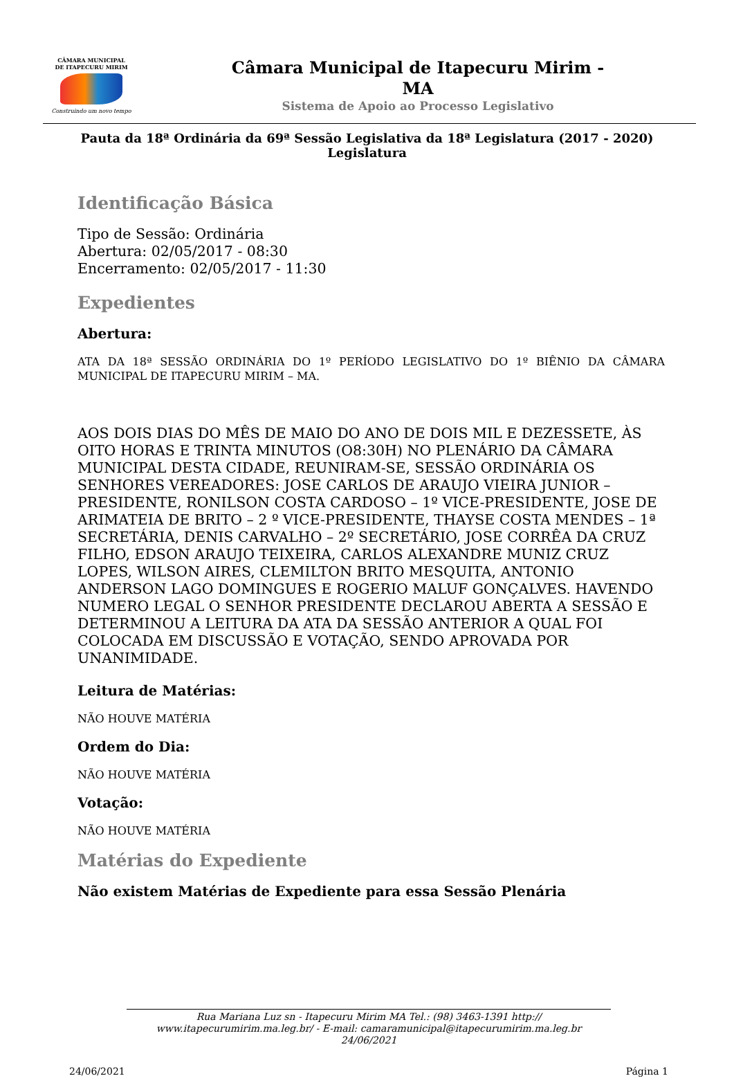CÂMARA MUNICIPAL
DE ITAPECURU MIRIM
Construindo um novo tempo
Câmara Municipal de Itapecuru Mirim -
MA
Sistema de Apoio ao Processo Legislativo
Pauta da 18ª Ordinária da 69ª Sessão Legislativa da 18ª Legislatura (2017 - 2020)
Legislatura
Identificação Básica
Tipo de Sessão: Ordinária
Abertura: 02/05/2017 - 08:30
Encerramento: 02/05/2017 - 11:30
Expedientes
Abertura:
ATA DA 18ª SESSÃO ORDINÁRIA DO 1º PERÍODO LEGISLATIVO DO 1º BIÊNIO DA CÂMARA MUNICIPAL DE ITAPECURU MIRIM – MA.
AOS DOIS DIAS DO MÊS DE MAIO DO ANO DE DOIS MIL E DEZESSETE, ÀS OITO HORAS E TRINTA MINUTOS (O8:30H) NO PLENÁRIO DA CÂMARA MUNICIPAL DESTA CIDADE, REUNIRAM-SE, SESSÃO ORDINÁRIA OS SENHORES VEREADORES: JOSE CARLOS DE ARAUJO VIEIRA JUNIOR – PRESIDENTE, RONILSON COSTA CARDOSO – 1º VICE-PRESIDENTE, JOSE DE ARIMATEIA DE BRITO – 2 º VICE-PRESIDENTE, THAYSE COSTA MENDES – 1ª SECRETÁRIA, DENIS CARVALHO – 2º SECRETÁRIO, JOSE CORRÊA DA CRUZ FILHO, EDSON ARAUJO TEIXEIRA, CARLOS ALEXANDRE MUNIZ CRUZ LOPES, WILSON AIRES, CLEMILTON BRITO MESQUITA, ANTONIO ANDERSON LAGO DOMINGUES E ROGERIO MALUF GONÇALVES. HAVENDO NUMERO LEGAL O SENHOR PRESIDENTE DECLAROU ABERTA A SESSÃO E DETERMINOU A LEITURA DA ATA DA SESSÃO ANTERIOR A QUAL FOI COLOCADA EM DISCUSSÃO E VOTAÇÃO, SENDO APROVADA POR UNANIMIDADE.
Leitura de Matérias:
NÃO HOUVE MATÉRIA
Ordem do Dia:
NÃO HOUVE MATÉRIA
Votação:
NÃO HOUVE MATÉRIA
Matérias do Expediente
Não existem Matérias de Expediente para essa Sessão Plenária
Rua Mariana Luz sn - Itapecuru Mirim MA Tel.: (98) 3463-1391 http://
www.itapecurumirim.ma.leg.br/ - E-mail: camaramunicipal@itapecurumirim.ma.leg.br
24/06/2021
24/06/2021 Página 1